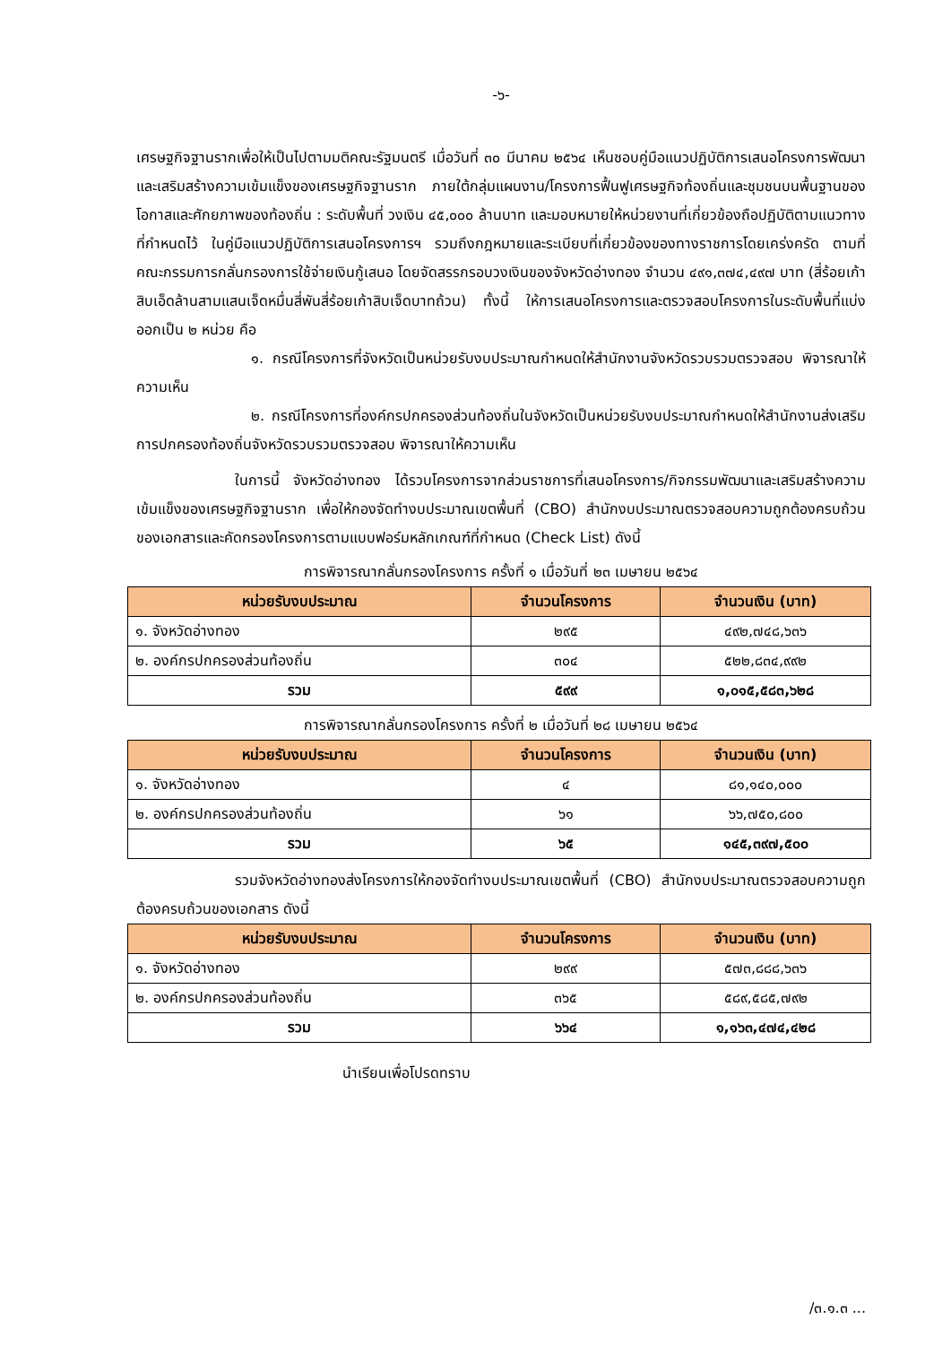-๖-
เศรษฐกิจฐานรากเพื่อให้เป็นไปตามมติคณะรัฐมนตรี เมื่อวันที่ ๓๐ มีนาคม ๒๕๖๔ เห็นชอบคู่มือแนวปฏิบัติการเสนอโครงการพัฒนาและเสริมสร้างความเข้มแข็งของเศรษฐกิจฐานราก ภายใต้กลุ่มแผนงาน/โครงการฟื้นฟูเศรษฐกิจท้องถิ่นและชุมชนบนพื้นฐานของโอกาสและศักยภาพของท้องถิ่น : ระดับพื้นที่ วงเงิน ๔๕,๐๐๐ ล้านบาท และมอบหมายให้หน่วยงานที่เกี่ยวข้องถือปฏิบัติตามแนวทางที่กำหนดไว้ ในคู่มือแนวปฏิบัติการเสนอโครงการฯ รวมถึงกฎหมายและระเบียบที่เกี่ยวข้องของทางราชการโดยเคร่งครัด ตามที่คณะกรรมการกลั่นกรองการใช้จ่ายเงินกู้เสนอ โดยจัดสรรกรอบวงเงินของจังหวัดอ่างทอง จำนวน ๔๙๑,๓๗๔,๔๙๗ บาท (สี่ร้อยเก้าสิบเอ็ดล้านสามแสนเจ็ดหมื่นสี่พันสี่ร้อยเก้าสิบเจ็ดบาทถ้วน) ทั้งนี้ ให้การเสนอโครงการและตรวจสอบโครงการในระดับพื้นที่แบ่งออกเป็น ๒ หน่วย คือ
๑. กรณีโครงการที่จังหวัดเป็นหน่วยรับงบประมาณกำหนดให้สำนักงานจังหวัดรวบรวมตรวจสอบ พิจารณาให้ความเห็น
๒. กรณีโครงการที่องค์กรปกครองส่วนท้องถิ่นในจังหวัดเป็นหน่วยรับงบประมาณกำหนดให้สำนักงานส่งเสริมการปกครองท้องถิ่นจังหวัดรวบรวมตรวจสอบ พิจารณาให้ความเห็น
ในการนี้ จังหวัดอ่างทอง ได้รวบโครงการจากส่วนราชการที่เสนอโครงการ/กิจกรรมพัฒนาและเสริมสร้างความเข้มแข็งของเศรษฐกิจฐานราก เพื่อให้กองจัดทำงบประมาณเขตพื้นที่ (CBO) สำนักงบประมาณตรวจสอบความถูกต้องครบถ้วนของเอกสารและคัดกรองโครงการตามแบบฟอร์มหลักเกณฑ์ที่กำหนด (Check List) ดังนี้
การพิจารณากลั่นกรองโครงการ ครั้งที่ ๑ เมื่อวันที่ ๒๓ เมษายน ๒๕๖๔
| หน่วยรับงบประมาณ | จำนวนโครงการ | จำนวนเงิน (บาท) |
| --- | --- | --- |
| ๑. จังหวัดอ่างทอง | ๒๙๕ | ๔๙๒,๗๔๘,๖๓๖ |
| ๒. องค์กรปกครองส่วนท้องถิ่น | ๓๐๔ | ๕๒๒,๘๓๔,๙๙๒ |
| รวม | ๕๙๙ | ๑,๐๑๕,๕๘๓,๖๒๘ |
การพิจารณากลั่นกรองโครงการ ครั้งที่ ๒ เมื่อวันที่ ๒๘ เมษายน ๒๕๖๔
| หน่วยรับงบประมาณ | จำนวนโครงการ | จำนวนเงิน (บาท) |
| --- | --- | --- |
| ๑. จังหวัดอ่างทอง | ๔ | ๘๑,๑๔๐,๐๐๐ |
| ๒. องค์กรปกครองส่วนท้องถิ่น | ๖๑ | ๖๖,๗๕๐,๘๐๐ |
| รวม | ๖๕ | ๑๔๕,๓๙๗,๕๐๐ |
รวมจังหวัดอ่างทองส่งโครงการให้กองจัดทำงบประมาณเขตพื้นที่ (CBO) สำนักงบประมาณตรวจสอบความถูกต้องครบถ้วนของเอกสาร ดังนี้
| หน่วยรับงบประมาณ | จำนวนโครงการ | จำนวนเงิน (บาท) |
| --- | --- | --- |
| ๑. จังหวัดอ่างทอง | ๒๙๙ | ๕๗๓,๘๘๘,๖๓๖ |
| ๒. องค์กรปกครองส่วนท้องถิ่น | ๓๖๕ | ๕๘๙,๕๘๕,๗๙๒ |
| รวม | ๖๖๔ | ๑,๑๖๓,๔๗๔,๔๒๘ |
นำเรียนเพื่อโปรดทราบ
/๓.๑.๓ ...